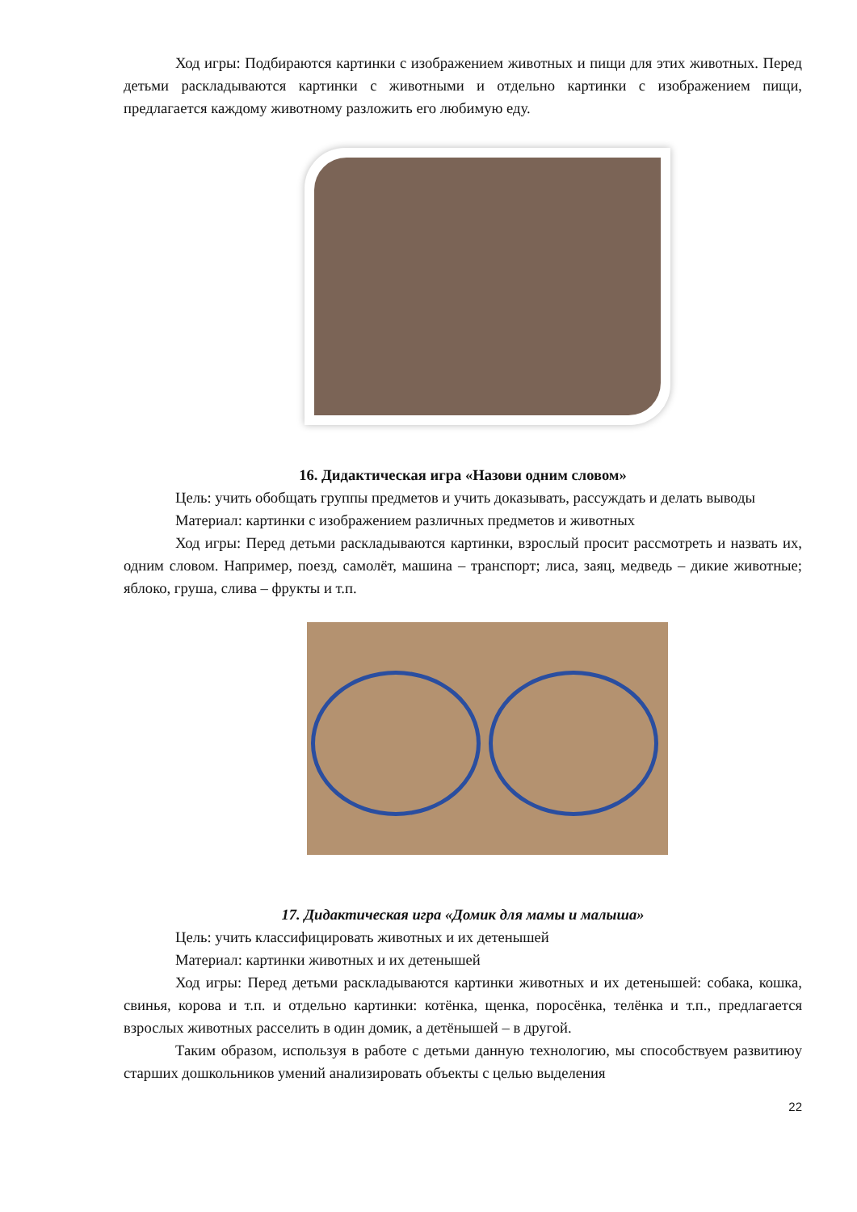Ход игры: Подбираются картинки с изображением животных и пищи для этих животных. Перед детьми раскладываются картинки с животными и отдельно картинки с изображением пищи, предлагается каждому животному разложить его любимую еду.
16. Дидактическая игра «Назови одним словом»
Цель: учить обобщать группы предметов и учить доказывать, рассуждать и делать выводы
Материал: картинки с изображением различных предметов и животных
Ход игры: Перед детьми раскладываются картинки, взрослый просит рассмотреть и назвать их, одним словом. Например, поезд, самолёт, машина – транспорт; лиса, заяц, медведь – дикие животные; яблоко, груша, слива – фрукты и т.п.
17. Дидактическая игра «Домик для мамы и малыша»
Цель: учить классифицировать животных и их детенышей
Материал: картинки животных и их детенышей
Ход игры: Перед детьми раскладываются картинки животных и их детенышей: собака, кошка, свинья, корова и т.п. и отдельно картинки: котёнка, щенка, поросёнка, телёнка и т.п., предлагается взрослых животных расселить в один домик, а детёнышей – в другой.
Таким образом, используя в работе с детьми данную технологию, мы способствуем развитиюу старших дошкольников умений анализировать объекты с целью выделения
22